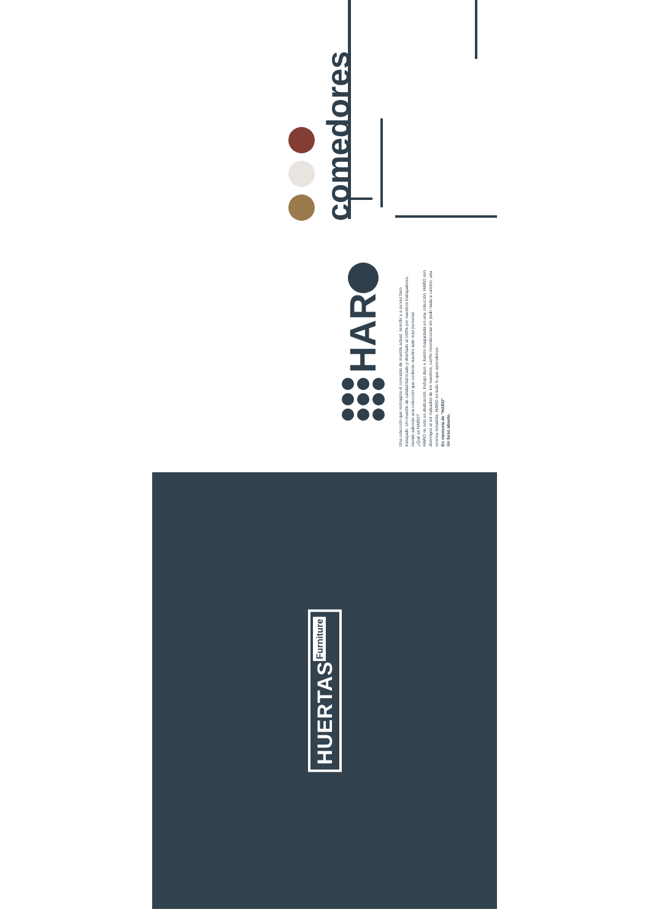comedores
HAR
Una colección que reimagina el concepto de mueble actual, sencillo y a su vez bien trabajado. Un mueble de calidad fabricado y diseñado al 100% por nuestros trabajadores, siendo además una colección que contiene nuestro lado más personal.
¿Qué es HARO?
HARO no solo es dedicación, trabajo duro e ilusión maquetada en una colección. HARO son domingos al sol rodeados de los nuestros, cariño incondicional sin pedir nada a cambio, una sonrisa imbatible. HARO es todo lo que aprendimos.
En memoria de "HARO"
Un beso abuelo.
HUERTAS Furniture